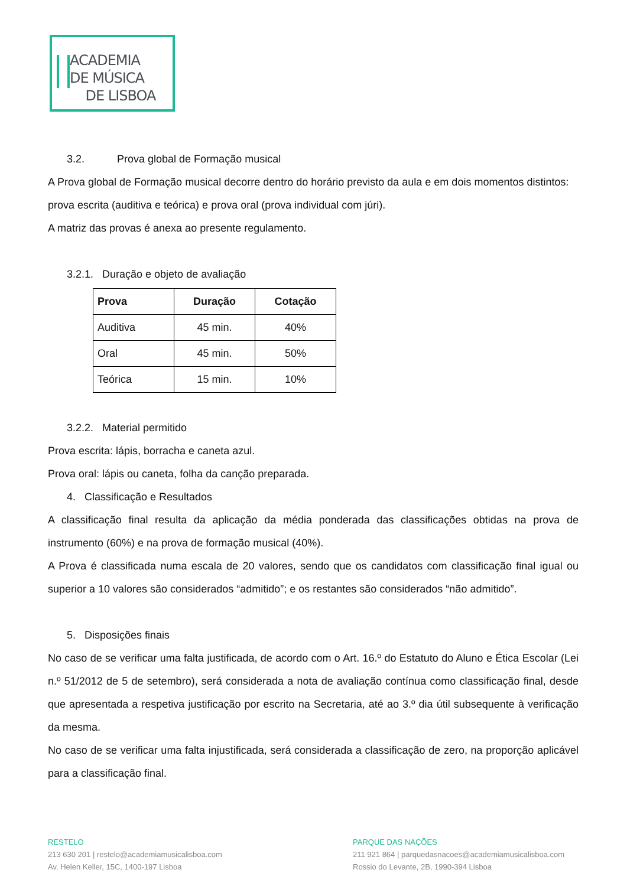ACADEMIA
DE MÚSICA
DE LISBOA
3.2. Prova global de Formação musical
A Prova global de Formação musical decorre dentro do horário previsto da aula e em dois momentos distintos: prova escrita (auditiva e teórica) e prova oral (prova individual com júri).
A matriz das provas é anexa ao presente regulamento.
3.2.1. Duração e objeto de avaliação
| Prova | Duração | Cotação |
| --- | --- | --- |
| Auditiva | 45 min. | 40% |
| Oral | 45 min. | 50% |
| Teórica | 15 min. | 10% |
3.2.2. Material permitido
Prova escrita: lápis, borracha e caneta azul.
Prova oral: lápis ou caneta, folha da canção preparada.
4. Classificação e Resultados
A classificação final resulta da aplicação da média ponderada das classificações obtidas na prova de instrumento (60%) e na prova de formação musical (40%).
A Prova é classificada numa escala de 20 valores, sendo que os candidatos com classificação final igual ou superior a 10 valores são considerados “admitido”; e os restantes são considerados “não admitido”.
5. Disposições finais
No caso de se verificar uma falta justificada, de acordo com o Art. 16.º do Estatuto do Aluno e Ética Escolar (Lei n.º 51/2012 de 5 de setembro), será considerada a nota de avaliação contínua como classificação final, desde que apresentada a respetiva justificação por escrito na Secretaria, até ao 3.º dia útil subsequente à verificação da mesma.
No caso de se verificar uma falta injustificada, será considerada a classificação de zero, na proporção aplicável para a classificação final.
RESTELO
213 630 201 | restelo@academiamusicalisboa.com
Av. Helen Keller, 15C, 1400-197 Lisboa
PARQUE DAS NAÇÕES
211 921 864 | parquedasnacoes@academiamusicalisboa.com
Rossio do Levante, 2B, 1990-394 Lisboa